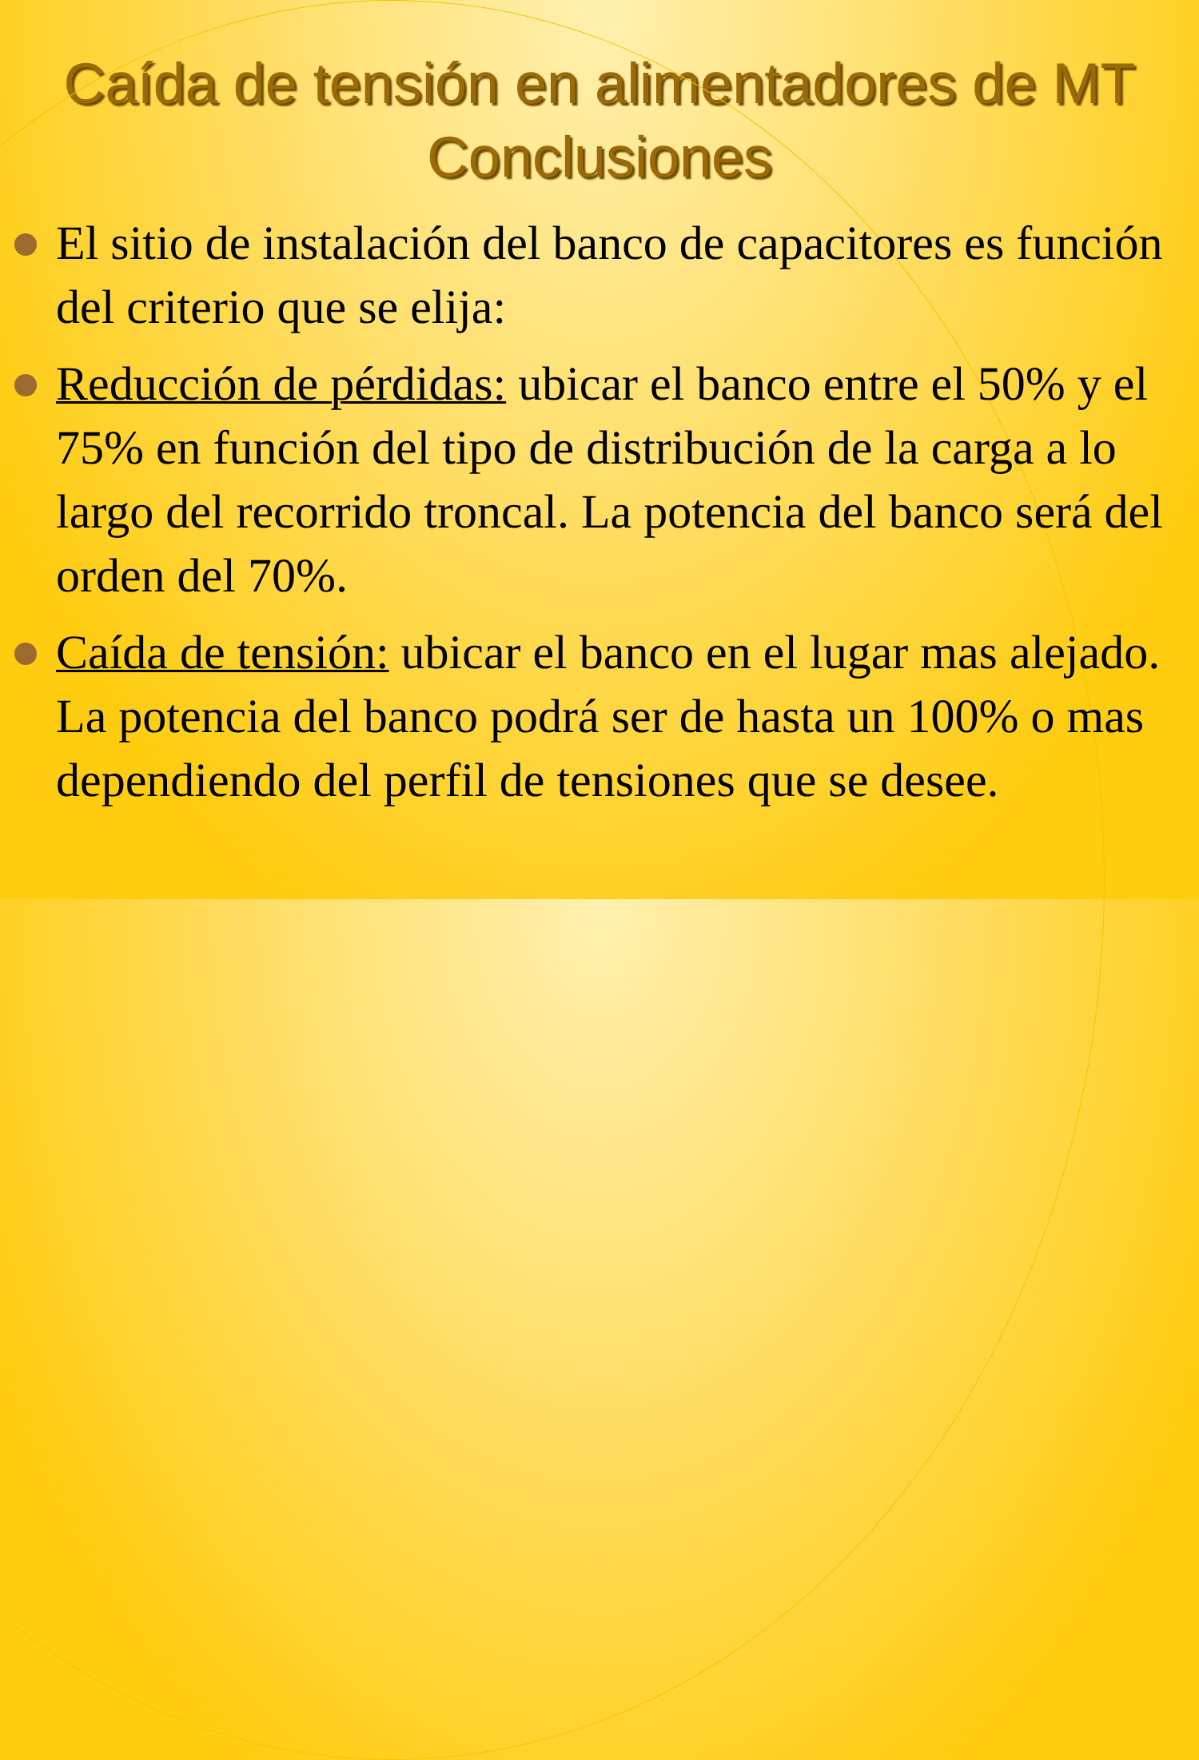Caída de tensión en alimentadores de MT
Conclusiones
El sitio de instalación del banco de capacitores es función del criterio que se elija:
Reducción de pérdidas: ubicar el banco entre el 50% y el 75% en función del tipo de distribución de la carga a lo largo del recorrido troncal. La potencia del banco será del orden del 70%.
Caída de tensión: ubicar el banco en el lugar mas alejado. La potencia del banco podrá ser de hasta un 100% o mas dependiendo del perfil de tensiones que se desee.